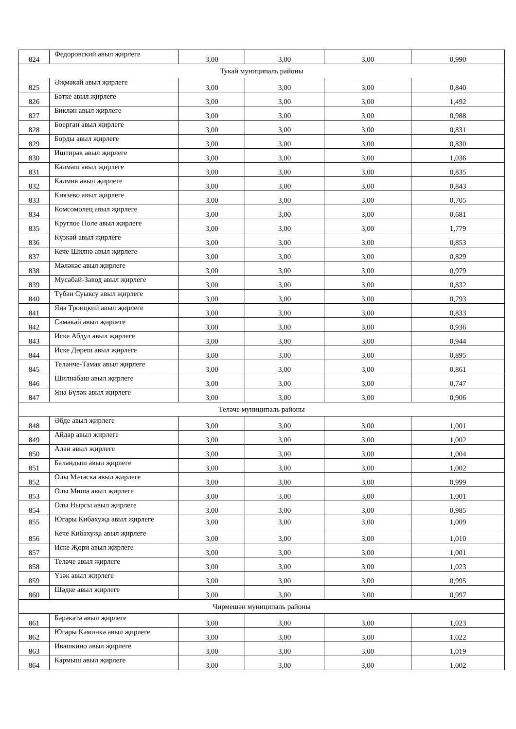| 824 | Федоровский авыл җирлеге | 3,00 | 3,00 | 3,00 | 0,990 |
| Тукай муниципаль районы | | | | | |
| 825 | Әҗмәкәй авыл җирлеге | 3,00 | 3,00 | 3,00 | 0,840 |
| 826 | Бәтке авыл җирлеге | 3,00 | 3,00 | 3,00 | 1,492 |
| 827 | Биклән авыл җирлеге | 3,00 | 3,00 | 3,00 | 0,988 |
| 828 | Боерган авыл җирлеге | 3,00 | 3,00 | 3,00 | 0,831 |
| 829 | Борды авыл җирлеге | 3,00 | 3,00 | 3,00 | 0,830 |
| 830 | Иштирәк авыл җирлеге | 3,00 | 3,00 | 3,00 | 1,036 |
| 831 | Калмаш авыл җирлеге | 3,00 | 3,00 | 3,00 | 0,835 |
| 832 | Калмия авыл җирлеге | 3,00 | 3,00 | 3,00 | 0,843 |
| 833 | Князево авыл җирлеге | 3,00 | 3,00 | 3,00 | 0,705 |
| 834 | Комсомолец авыл җирлеге | 3,00 | 3,00 | 3,00 | 0,681 |
| 835 | Круглое Поле авыл җирлеге | 3,00 | 3,00 | 3,00 | 1,779 |
| 836 | Күзкәй авыл җирлеге | 3,00 | 3,00 | 3,00 | 0,853 |
| 837 | Кече Шилнә авыл җирлеге | 3,00 | 3,00 | 3,00 | 0,829 |
| 838 | Мәләкәс авыл җирлеге | 3,00 | 3,00 | 3,00 | 0,979 |
| 839 | Мусабай-Завод авыл җирлеге | 3,00 | 3,00 | 3,00 | 0,832 |
| 840 | Түбән Суыксу авыл җирлеге | 3,00 | 3,00 | 3,00 | 0,793 |
| 841 | Яңа Троицкий авыл җирлеге | 3,00 | 3,00 | 3,00 | 0,833 |
| 842 | Сәмәкәй авыл җирлеге | 3,00 | 3,00 | 3,00 | 0,936 |
| 843 | Иске Абдул авыл җирлеге | 3,00 | 3,00 | 3,00 | 0,944 |
| 844 | Иске Дөреш авыл җирлеге | 3,00 | 3,00 | 3,00 | 0,895 |
| 845 | Теләнче-Тамак авыл җирлеге | 3,00 | 3,00 | 3,00 | 0,861 |
| 846 | Шилнәбаш авыл җирлеге | 3,00 | 3,00 | 3,00 | 0,747 |
| 847 | Яңа Бүләк авыл җирлеге | 3,00 | 3,00 | 3,00 | 0,906 |
| Теләче муниципаль районы | | | | | |
| 848 | Әбде авыл җирлеге | 3,00 | 3,00 | 3,00 | 1,001 |
| 849 | Айдар авыл җирлеге | 3,00 | 3,00 | 3,00 | 1,002 |
| 850 | Алан авыл җирлеге | 3,00 | 3,00 | 3,00 | 1,004 |
| 851 | Баландыш авыл җирлеге | 3,00 | 3,00 | 3,00 | 1,002 |
| 852 | Олы Мәтәскә авыл җирлеге | 3,00 | 3,00 | 3,00 | 0,999 |
| 853 | Олы Мишә авыл җирлеге | 3,00 | 3,00 | 3,00 | 1,001 |
| 854 | Олы Нырсы авыл җирлеге | 3,00 | 3,00 | 3,00 | 0,985 |
| 855 | Югары Кибәхуҗа авыл җирлеге | 3,00 | 3,00 | 3,00 | 1,009 |
| 856 | Кече Кибәхуҗа авыл җирлеге | 3,00 | 3,00 | 3,00 | 1,010 |
| 857 | Иске Җөри авыл җирлеге | 3,00 | 3,00 | 3,00 | 1,001 |
| 858 | Теләче авыл җирлеге | 3,00 | 3,00 | 3,00 | 1,023 |
| 859 | Үзәк авыл җирлеге | 3,00 | 3,00 | 3,00 | 0,995 |
| 860 | Шәдке авыл җирлеге | 3,00 | 3,00 | 3,00 | 0,997 |
| Чирмешән муниципаль районы | | | | | |
| 861 | Бәрәкәтә авыл җирлеге | 3,00 | 3,00 | 3,00 | 1,023 |
| 862 | Югары Кәминкә авыл җирлеге | 3,00 | 3,00 | 3,00 | 1,022 |
| 863 | Ивашкино авыл җирлеге | 3,00 | 3,00 | 3,00 | 1,019 |
| 864 | Кармыш авыл җирлеге | 3,00 | 3,00 | 3,00 | 1,002 |